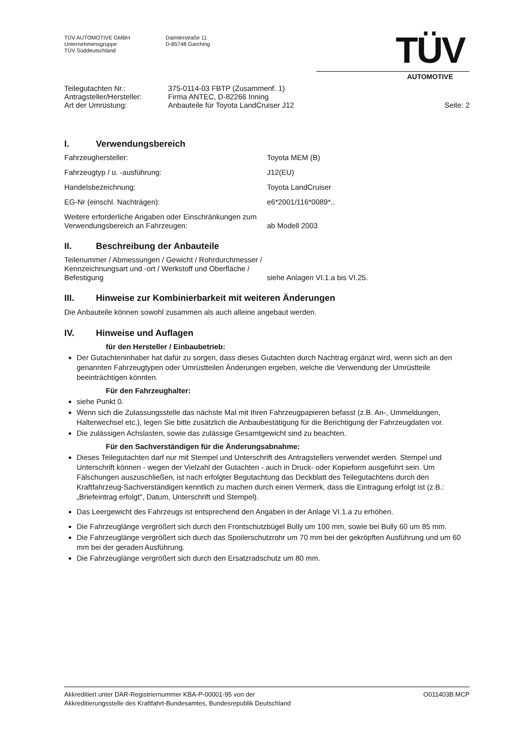TÜV AUTOMOTIVE GMBH
Unternehmensgruppe
TÜV Süddeutschland
Daimlerstraße 11
D-85748 Garching
TÜV
AUTOMOTIVE
Teilegutachten Nr.:
Antragsteller/Hersteller:
Art der Umrüstung:
375-0114-03 FBTP (Zusammenf. 1)
Firma ANTEC, D-82266 Inning
Anbauteile für Toyota LandCruiser J12
Seite: 2
I. Verwendungsbereich
Fahrzeughersteller: Toyota MEM (B)
Fahrzeugtyp / u. -ausführung: J12(EU)
Handelsbezeichnung: Toyota LandCruiser
EG-Nr (einschl. Nachträgen): e6*2001/116*0089*..
Weitere erforderliche Angaben oder Einschränkungen zum Verwendungsbereich an Fahrzeugen:
ab Modell 2003
II. Beschreibung der Anbauteile
Teilenummer / Abmessungen / Gewicht / Rohrdurchmesser / Kennzeichnungsart und -ort / Werkstoff und Oberfläche / Befestigung
siehe Anlagen VI.1.a bis VI.25.
III. Hinweise zur Kombinierbarkeit mit weiteren Änderungen
Die Anbauteile können sowohl zusammen als auch alleine angebaut werden.
IV. Hinweise und Auflagen
für den Hersteller / Einbaubetrieb:
Der Gutachteninhaber hat dafür zu sorgen, dass dieses Gutachten durch Nachtrag ergänzt wird, wenn sich an den genannten Fahrzeugtypen oder Umrüstteilen Änderungen ergeben, welche die Verwendung der Umrüstteile beeinträchtigen könnten.
Für den Fahrzeughalter:
siehe Punkt 0.
Wenn sich die Zulassungsstelle das nächste Mal mit Ihren Fahrzeugpapieren befasst (z.B. An-, Ummeldungen, Halterwechsel etc.), legen Sie bitte zusätzlich die Anbaubestätigung für die Berichtigung der Fahrzeugdaten vor.
Die zulässigen Achslasten, sowie das zulässige Gesamtgewicht sind zu beachten.
Für den Sachverständigen für die Änderungsabnahme:
Dieses Teilegutachten darf nur mit Stempel und Unterschrift des Antragstellers verwendet werden. Stempel und Unterschrift können - wegen der Vielzahl der Gutachten - auch in Druck- oder Kopieform ausgeführt sein. Um Fälschungen auszuschließen, ist nach erfolgter Begutachtung das Deckblatt des Teilegutachtens durch den Kraftfahrzeug-Sachverständigen kenntlich zu machen durch einen Vermerk, dass die Eintragung erfolgt ist (z.B.: „Briefeintrag erfolgt", Datum, Unterschrift und Stempel).
Das Leergewicht des Fahrzeugs ist entsprechend den Angaben in der Anlage VI.1.a zu erhöhen.
Die Fahrzeuglänge vergrößert sich durch den Frontschutzbügel Bully um 100 mm, sowie bei Bully 60 um 85 mm.
Die Fahrzeuglänge vergrößert sich durch das Spoilerschutzrohr um 70 mm bei der gekröpften Ausführung und um 60 mm bei der geraden Ausführung.
Die Fahrzeuglänge vergrößert sich durch den Ersatzradschutz um 80 mm.
Akkreditiert unter DAR-Registriernummer KBA-P-00001-95 von der
Akkreditierungsstelle des Kraftfahrt-Bundesamtes, Bundesrepublik Deutschland
O011403B.MCP